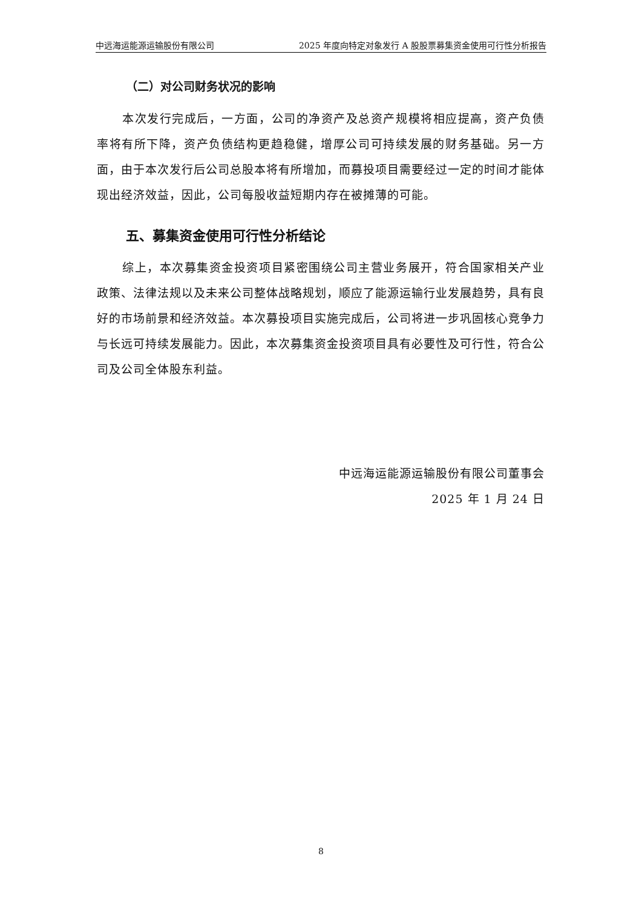中远海运能源运输股份有限公司 2025 年度向特定对象发行 A 股股票募集资金使用可行性分析报告
（二）对公司财务状况的影响
本次发行完成后，一方面，公司的净资产及总资产规模将相应提高，资产负债率将有所下降，资产负债结构更趋稳健，增厚公司可持续发展的财务基础。另一方面，由于本次发行后公司总股本将有所增加，而募投项目需要经过一定的时间才能体现出经济效益，因此，公司每股收益短期内存在被摊薄的可能。
五、募集资金使用可行性分析结论
综上，本次募集资金投资项目紧密围绕公司主营业务展开，符合国家相关产业政策、法律法规以及未来公司整体战略规划，顺应了能源运输行业发展趋势，具有良好的市场前景和经济效益。本次募投项目实施完成后，公司将进一步巩固核心竞争力与长远可持续发展能力。因此，本次募集资金投资项目具有必要性及可行性，符合公司及公司全体股东利益。
中远海运能源运输股份有限公司董事会
2025 年 1 月 24 日
8